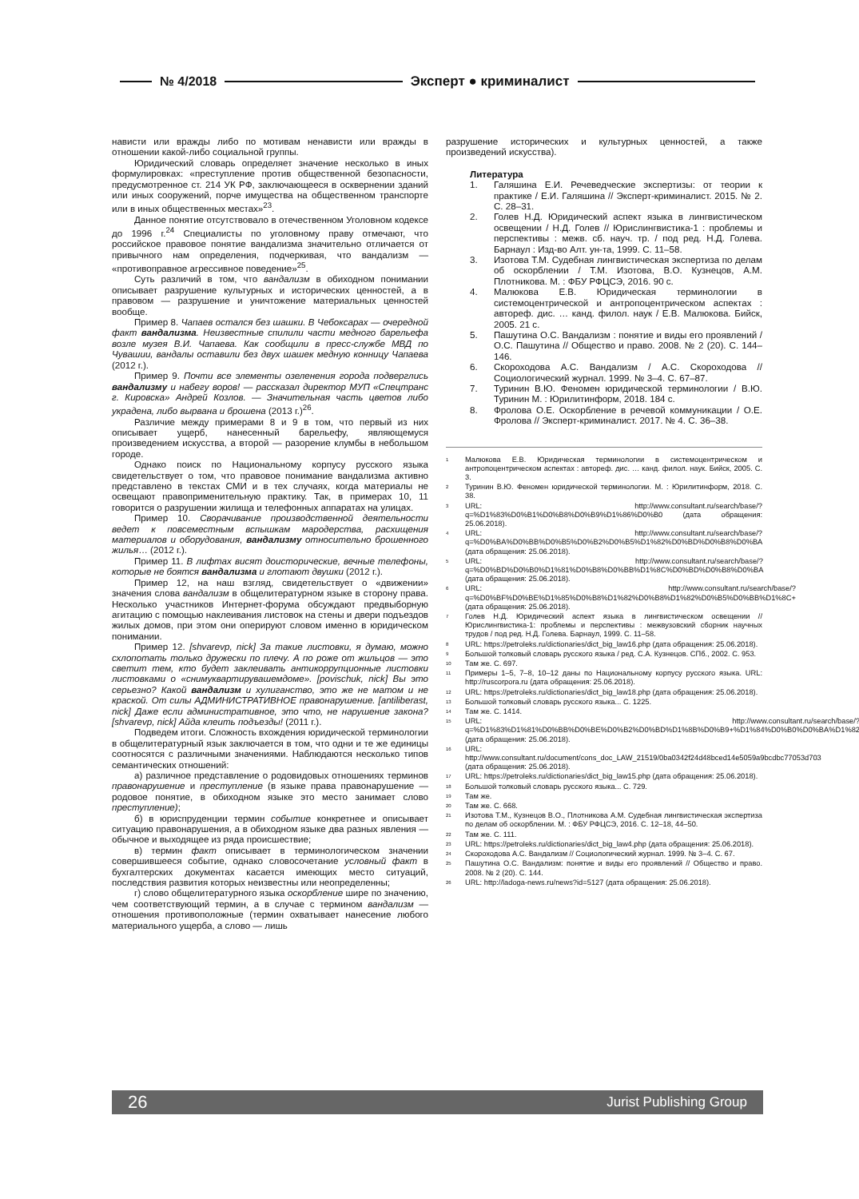№ 4/2018 Эксперт ● криминалист
нависти или вражды либо по мотивам ненависти или вражды в отношении какой-либо социальной группы.
Юридический словарь определяет значение несколько в иных формулировках: «преступление против общественной безопасности, предусмотренное ст. 214 УК РФ, заключающееся в осквернении зданий или иных сооружений, порче имущества на общественном транспорте или в иных общественных местах»<sup>23</sup>.
Данное понятие отсутствовало в отечественном Уголовном кодексе до 1996 г.<sup>24</sup> Специалисты по уголовному праву отмечают, что российское правовое понятие вандализма значительно отличается от привычного нам определения, подчеркивая, что вандализм — «противоправное агрессивное поведение»<sup>25</sup>.
Суть различий в том, что вандализм в обиходном понимании описывает разрушение культурных и исторических ценностей, а в правовом — разрушение и уничтожение материальных ценностей вообще.
Пример 8. Чапаев остался без шашки. В Чебоксарах — очередной факт вандализма. Неизвестные спилили части медного барельефа возле музея В.И. Чапаева. Как сообщили в пресс-службе МВД по Чувашии, вандалы оставили без двух шашек медную конницу Чапаева (2012 г.).
Пример 9. Почти все элементы озеленения города подверглись вандализму и набегу воров! — рассказал директор МУП «Спецтранс г. Кировска» Андрей Козлов. — Значительная часть цветов либо украдена, либо вырвана и брошена (2013 г.)<sup>26</sup>.
Различие между примерами 8 и 9 в том, что первый из них описывает ущерб, нанесенный барельефу, являющемуся произведением искусства, а второй — разорение клумбы в небольшом городе.
Однако поиск по Национальному корпусу русского языка свидетельствует о том, что правовое понимание вандализма активно представлено в текстах СМИ и в тех случаях, когда материалы не освещают правоприменительную практику. Так, в примерах 10, 11 говорится о разрушении жилища и телефонных аппаратах на улицах.
Пример 10. Сворачивание производственной деятельности ведет к повсеместным вспышкам мародерства, расхищения материалов и оборудования, вандализму относительно брошенного жилья… (2012 г.).
Пример 11. В лифтах висят доисторические, вечные телефоны, которые не боятся вандализма и глотают двушки (2012 г.).
Пример 12, на наш взгляд, свидетельствует о «движении» значения слова вандализм в общелитературном языке в сторону права. Несколько участников Интернет-форума обсуждают предвыборную агитацию с помощью наклеивания листовок на стены и двери подъездов жилых домов, при этом они оперируют словом именно в юридическом понимании.
Пример 12. [shvarevp, nick] За такие листовки, я думаю, можно схлопотать только дружески по плечу. А по роже от жильцов — это светит тем, кто будет заклеивать антикоррупционные листовки листовками о «снимуквартирувашемдоме». [povischuk, nick] Вы это серьезно? Какой вандализм и хулиганство, это же не матом и не краской. От силы АДМИНИСТРАТИВНОЕ правонарушение. [antiliberast, nick] Даже если административное, это что, не нарушение закона? [shvarevp, nick] Айда клеить подъезды! (2011 г.).
Подведем итоги. Сложность вхождения юридической терминологии в общелитературный язык заключается в том, что одни и те же единицы соотносятся с различными значениями. Наблюдаются несколько типов семантических отношений:
а) различное представление о родовидовых отношениях терминов правонарушение и преступление (в языке права правонарушение — родовое понятие, в обиходном языке это место занимает слово преступление);
б) в юриспруденции термин событие конкретнее и описывает ситуацию правонарушения, а в обиходном языке два разных явления — обычное и выходящее из ряда происшествие;
в) термин факт описывает в терминологическом значении совершившееся событие, однако словосочетание условный факт в бухгалтерских документах касается имеющих место ситуаций, последствия развития которых неизвестны или неопределенны;
г) слово общелитературного языка оскорбление шире по значению, чем соответствующий термин, а в случае с термином вандализм — отношения противоположные (термин охватывает нанесение любого материального ущерба, а слово — лишь
разрушение исторических и культурных ценностей, а также произведений искусства).
Литература
1. Галяшина Е.И. Речеведческие экспертизы: от теории к практике / Е.И. Галяшина // Эксперт-криминалист. 2015. № 2. С. 28–31.
2. Голев Н.Д. Юридический аспект языка в лингвистическом освещении / Н.Д. Голев // Юрислингвистика-1 : проблемы и перспективы : межв. сб. науч. тр. / под ред. Н.Д. Голева. Барнаул : Изд-во Алт. ун-та, 1999. С. 11–58.
3. Изотова Т.М. Судебная лингвистическая экспертиза по делам об оскорблении / Т.М. Изотова, В.О. Кузнецов, А.М. Плотникова. М. : ФБУ РФЦСЭ, 2016. 90 с.
4. Малюкова Е.В. Юридическая терминологии в системоцентрической и антропоцентрическом аспектах : автореф. дис. … канд. филол. наук / Е.В. Малюкова. Бийск, 2005. 21 с.
5. Пашутина О.С. Вандализм : понятие и виды его проявлений / О.С. Пашутина // Общество и право. 2008. № 2 (20). С. 144–146.
6. Скороходова А.С. Вандализм / А.С. Скороходова // Социологический журнал. 1999. № 3–4. С. 67–87.
7. Туринин В.Ю. Феномен юридической терминологии / В.Ю. Туринин М. : Юрилитинформ, 2018. 184 с.
8. Фролова О.Е. Оскорбление в речевой коммуникации / О.Е. Фролова // Эксперт-криминалист. 2017. № 4. С. 36–38.
<sup>1</sup> Малюкова Е.В. Юридическая терминологии в системоцентрическом и антропоцентрическом аспектах : автореф. дис. … канд. филол. наук. Бийск, 2005. С. 3.
<sup>2</sup> Туринин В.Ю. Феномен юридической терминологии. М. : Юрилитинформ, 2018. С. 38.
<sup>3</sup> URL: http://www.consultant.ru/search/base/?q=%D1%83%D0%B1%D0%B8%D0%B9%D1%86%D0%B0 (дата обращения: 25.06.2018).
<sup>4</sup> URL: http://www.consultant.ru/search/base/?q=%D0%BA%D0%BB%D0%B5%D0%B2%D0%B5%D1%82%D0%BD%D0%B8%D0%BA (дата обращения: 25.06.2018).
<sup>5</sup> URL: http://www.consultant.ru/search/base/?q=%D0%BD%D0%B0%D1%81%D0%B8%D0%BB%D1%8C%D0%BD%D0%B8%D0%BA (дата обращения: 25.06.2018).
<sup>6</sup> URL: http://www.consultant.ru/search/base/?q=%D0%BF%D0%BE%D1%85%D0%B8%D1%82%D0%B8%D1%82%D0%B5%D0%BB%D1%8C+ (дата обращения: 25.06.2018).
<sup>7</sup> Голев Н.Д. Юридический аспект языка в лингвистическом освещении // Юрислингвистика-1: проблемы и перспективы : межвузовский сборник научных трудов / под ред. Н.Д. Голева. Барнаул, 1999. С. 11–58.
<sup>8</sup> URL: https://petroleks.ru/dictionaries/dict_big_law16.php (дата обращения: 25.06.2018).
<sup>9</sup> Большой толковый словарь русского языка / ред. С.А. Кузнецов. СПб., 2002. С. 953.
<sup>10</sup> Там же. С. 697.
<sup>11</sup> Примеры 1–5, 7–8, 10–12 даны по Национальному корпусу русского языка. URL: http://ruscorpora.ru (дата обращения: 25.06.2018).
<sup>12</sup> URL: https://petroleks.ru/dictionaries/dict_big_law18.php (дата обращения: 25.06.2018).
<sup>13</sup> Большой толковый словарь русского языка... С. 1225.
<sup>14</sup> Там же. С. 1414.
<sup>15</sup> URL: http://www.consultant.ru/search/base/?q=%D1%83%D1%81%D0%BB%D0%BE%D0%B2%D0%BD%D1%8B%D0%B9+%D1%84%D0%B0%D0%BA%D1%82 (дата обращения: 25.06.2018).
<sup>16</sup> URL: http://www.consultant.ru/document/cons_doc_LAW_21519/0ba0342f24d48bced14e5059a9bcdbc77053d703 (дата обращения: 25.06.2018).
<sup>17</sup> URL: https://petroleks.ru/dictionaries/dict_big_law15.php (дата обращения: 25.06.2018).
<sup>18</sup> Большой толковый словарь русского языка... С. 729.
<sup>19</sup> Там же.
<sup>20</sup> Там же. С. 668.
<sup>21</sup> Изотова Т.М., Кузнецов В.О., Плотникова А.М. Судебная лингвистическая экспертиза по делам об оскорблении. М. : ФБУ РФЦСЭ, 2016. С. 12–18, 44–50.
<sup>22</sup> Там же. С. 111.
<sup>23</sup> URL: https://petroleks.ru/dictionaries/dict_big_law4.php (дата обращения: 25.06.2018).
<sup>24</sup> Скороходова А.С. Вандализм // Социологический журнал. 1999. № 3–4. С. 67.
<sup>25</sup> Пашутина О.С. Вандализм: понятие и виды его проявлений // Общество и право. 2008. № 2 (20). С. 144.
<sup>26</sup> URL: http://ladoga-news.ru/news?id=5127 (дата обращения: 25.06.2018).
26 Jurist Publishing Group